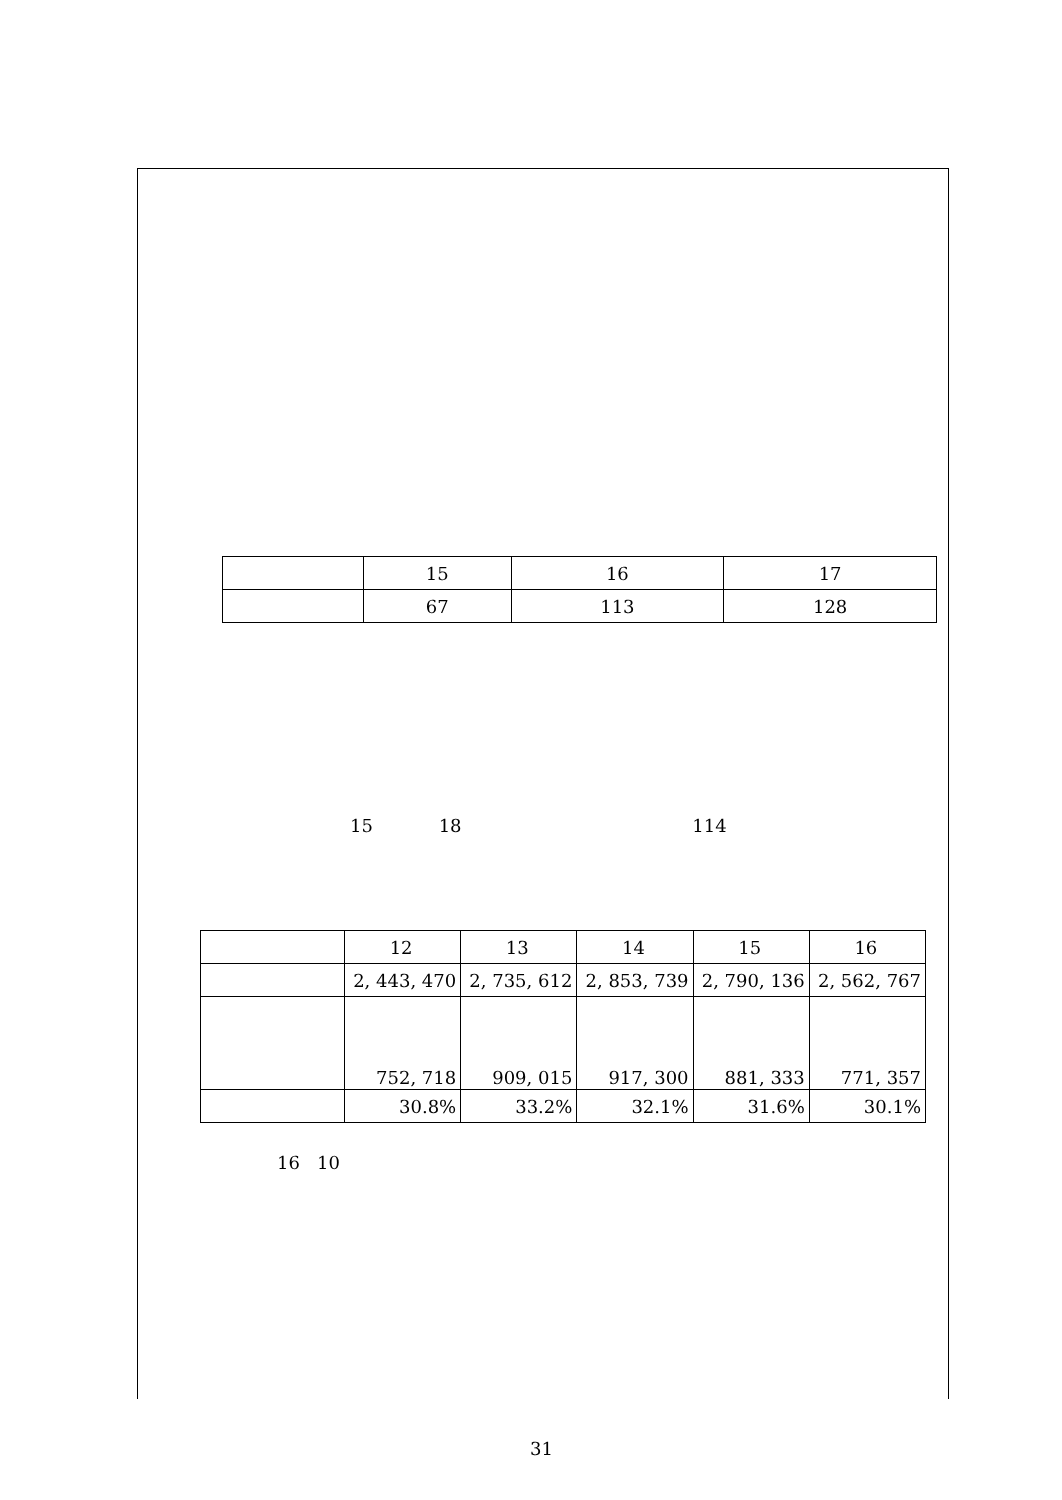| | 15 | 16 | 17 |
| | 67 | 113 | 128 |
15 18 114
| | 12 | 13 | 14 | 15 | 16 |
| | 2, 443, 470 | 2, 735, 612 | 2, 853, 739 | 2, 790, 136 | 2, 562, 767 |
| | 752, 718 | 909, 015 | 917, 300 | 881, 333 | 771, 357 |
| | 30.8% | 33.2% | 32.1% | 31.6% | 30.1% |
16 10
31